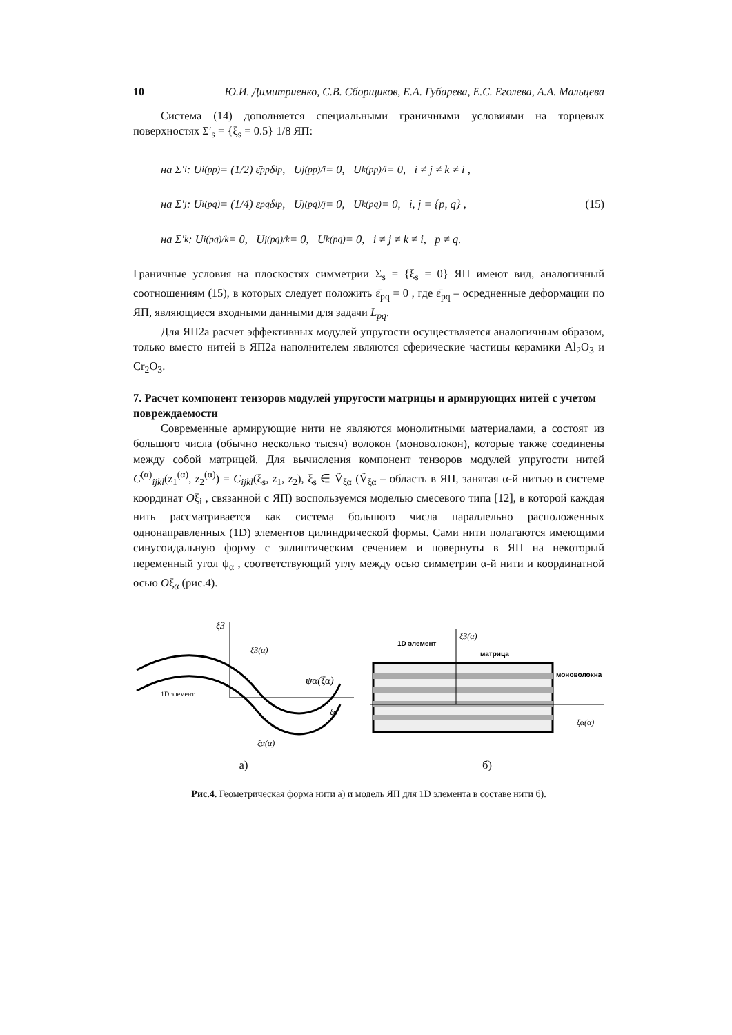10 Ю.И. Димитриенко, С.В. Сборщиков, Е.А. Губарева, Е.С. Еголева, А.А. Мальцева
Система (14) дополняется специальными граничными условиями на торцевых поверхностях Σ′<sub>s</sub> = {ξ<sub>s</sub> = 0.5} 1/8 ЯП:
на Σ′<sub>i</sub> : U<sub>i(pp)</sub> = (1/2) ε̄<sub>pp</sub>δ<sub>ip</sub>, U<sub>j(pp)/i</sub> = 0, U<sub>k(pp)/i</sub> = 0, i ≠ j ≠ k ≠ i ,
на Σ′<sub>j</sub> : U<sub>i(pq)</sub> = (1/4) ε̄<sub>pq</sub>δ<sub>ip</sub>, U<sub>j(pq)/j</sub> = 0, U<sub>k(pq)</sub> = 0, i, j = {p, q} , (15)
на Σ′<sub>k</sub> : U<sub>i(pq)/k</sub> = 0, U<sub>j(pq)/k</sub> = 0, U<sub>k(pq)</sub> = 0, i ≠ j ≠ k ≠ i, p ≠ q.
Граничные условия на плоскостях симметрии Σ<sub>s</sub> = {ξ<sub>s</sub> = 0} ЯП имеют вид, аналогичный соотношениям (15), в которых следует положить ε̄<sub>pq</sub> = 0 , где ε̄<sub>pq</sub> – осредненные деформации по ЯП, являющиеся входными данными для задачи L<sub>pq</sub>.
Для ЯП2а расчет эффективных модулей упругости осуществляется аналогичным образом, только вместо нитей в ЯП2а наполнителем являются сферические частицы керамики Al<sub>2</sub>O<sub>3</sub> и Cr<sub>2</sub>O<sub>3</sub>.
7. Расчет компонент тензоров модулей упругости матрицы и армирующих нитей с учетом повреждаемости
Современные армирующие нити не являются монолитными материалами, а состоят из большого числа (обычно несколько тысяч) волокон (моноволокон), которые также соединены между собой матрицей. Для вычисления компонент тензоров модулей упругости нитей C<sup>(α)</sup><sub>ijkl</sub>(z<sub>1</sub><sup>(α)</sup>, z<sub>2</sub><sup>(α)</sup>) = C<sub>ijkl</sub>(ξ<sub>s</sub>, z<sub>1</sub>, z<sub>2</sub>), ξ<sub>s</sub> ∈ Ṽ<sub>ξα</sub> (Ṽ<sub>ξα</sub> – область в ЯП, занятая α-й нитью в системе координат Oξ<sub>i</sub> , связанной с ЯП) воспользуемся моделью смесевого типа [12], в которой каждая нить рассматривается как система большого числа параллельно расположенных однонаправленных (1D) элементов цилиндрической формы. Сами нити полагаются имеющими синусоидальную форму с эллиптическим сечением и повернуты в ЯП на некоторый переменный угол ψ<sub>α</sub> , соответствующий углу между осью симметрии α-й нити и координатной осью Oξ<sub>α</sub> (рис.4).
ξ3
ξ3(α)
ψα(ξα)
ξα
1D элемент
ξα(α)
а)
1D элемент
ξ3(α)
матрица
моноволокна
ξα(α)
б)
Рис.4. Геометрическая форма нити а) и модель ЯП для 1D элемента в составе нити б).